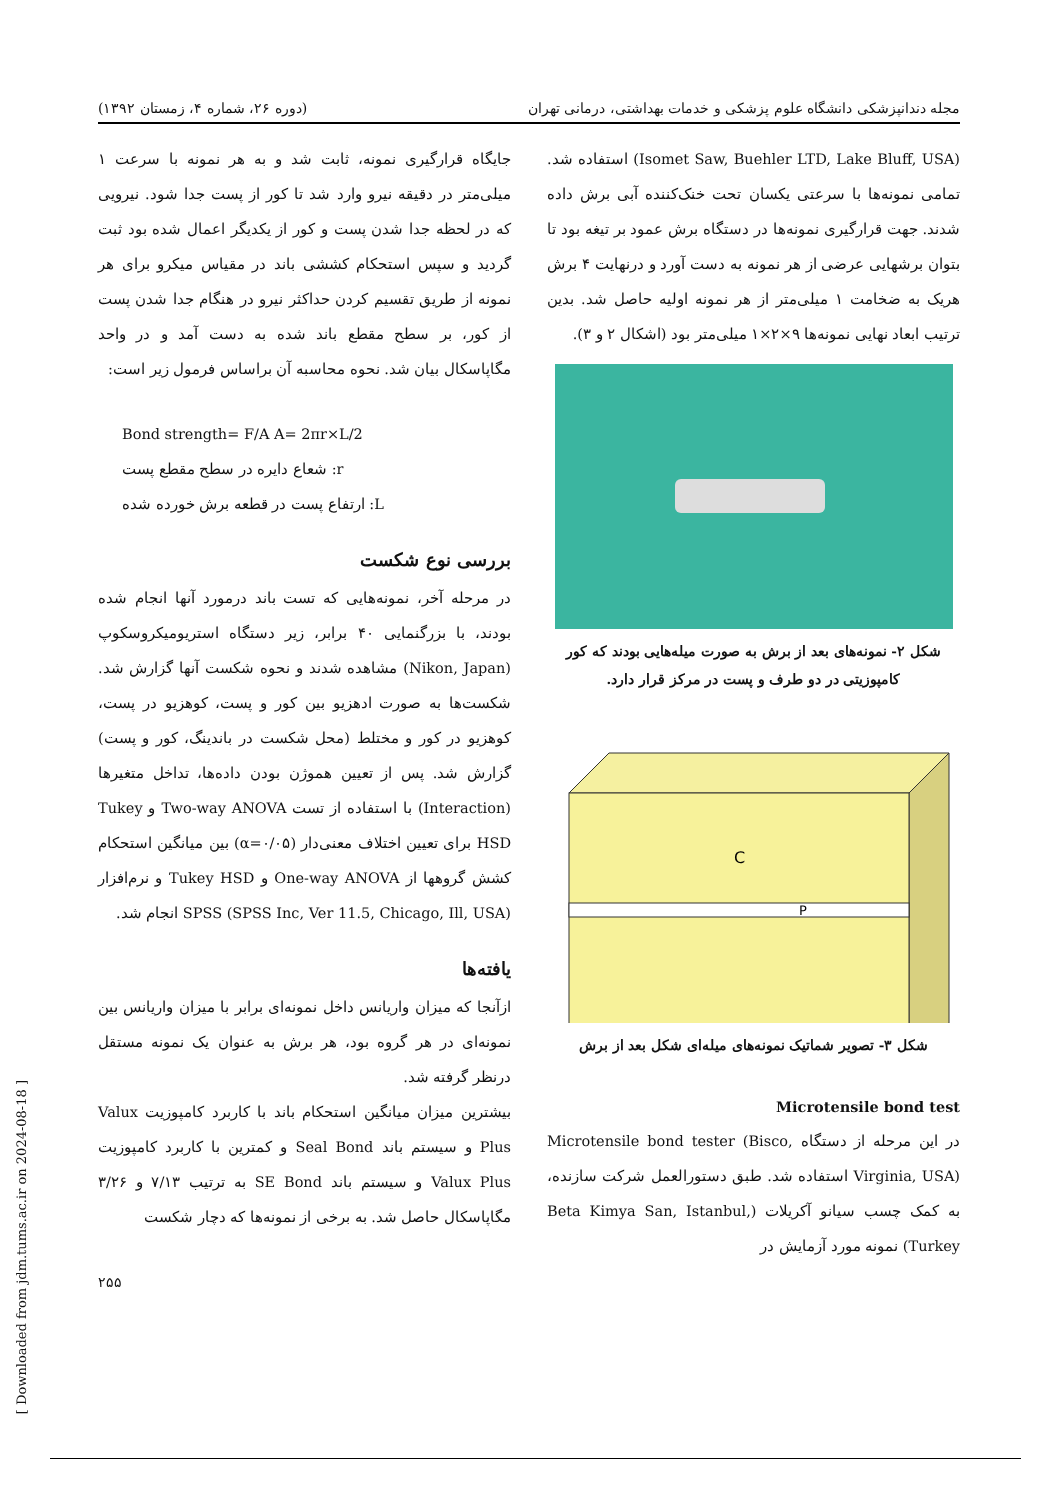مجله دندانپزشکی دانشگاه علوم پزشکی و خدمات بهداشتی، درمانی تهران (دوره ۲۶، شماره ۴، زمستان ۱۳۹۲)
(Isomet Saw, Buehler LTD, Lake Bluff, USA) استفاده شد. تمامی نمونه‌ها با سرعتی یکسان تحت خنک‌کننده آبی برش داده شدند. جهت قرارگیری نمونه‌ها در دستگاه برش عمود بر تیغه بود تا بتوان برشهایی عرضی از هر نمونه به دست آورد و درنهایت ۴ برش هریک به ضخامت ۱ میلی‌متر از هر نمونه اولیه حاصل شد. بدین ترتیب ابعاد نهایی نمونه‌ها ۹×۲×۱ میلی‌متر بود (اشکال ۲ و ۳).
شکل ۲- نمونه‌های بعد از برش به صورت میله‌هایی بودند که کور کامپوزیتی در دو طرف و پست در مرکز قرار دارد.
C
P
شکل ۳- تصویر شماتیک نمونه‌های میله‌ای شکل بعد از برش
Microtensile bond test
در این مرحله از دستگاه Microtensile bond tester (Bisco, Virginia, USA) استفاده شد. طبق دستورالعمل شرکت سازنده، به کمک چسب سیانو آکریلات (Beta Kimya San, Istanbul, Turkey) نمونه مورد آزمایش در
جایگاه قرارگیری نمونه، ثابت شد و به هر نمونه با سرعت ۱ میلی‌متر در دقیقه نیرو وارد شد تا کور از پست جدا شود. نیرویی که در لحظه جدا شدن پست و کور از یکدیگر اعمال شده بود ثبت گردید و سپس استحکام کششی باند در مقیاس میکرو برای هر نمونه از طریق تقسیم کردن حداکثر نیرو در هنگام جدا شدن پست از کور، بر سطح مقطع باند شده به دست آمد و در واحد مگاپاسکال بیان شد. نحوه محاسبه آن براساس فرمول زیر است:
Bond strength= F/A A= 2πr×L/2
r: شعاع دایره در سطح مقطع پست
L: ارتفاع پست در قطعه برش خورده شده
بررسی نوع شکست
در مرحله آخر، نمونه‌هایی که تست باند درمورد آنها انجام شده بودند، با بزرگنمایی ۴۰ برابر، زیر دستگاه استریومیکروسکوپ (Nikon, Japan) مشاهده شدند و نحوه شکست آنها گزارش شد. شکست‌ها به صورت ادهزیو بین کور و پست، کوهزیو در پست، کوهزیو در کور و مختلط (محل شکست در باندینگ، کور و پست) گزارش شد. پس از تعیین هموژن بودن داده‌ها، تداخل متغیرها (Interaction) با استفاده از تست Two-way ANOVA و Tukey HSD برای تعیین اختلاف معنی‌دار (α=۰/۰۵) بین میانگین استحکام کشش گروهها از One-way ANOVA و Tukey HSD و نرم‌افزار SPSS (SPSS Inc, Ver 11.5, Chicago, Ill, USA) انجام شد.
یافته‌ها
ازآنجا که میزان واریانس داخل نمونه‌ای برابر با میزان واریانس بین نمونه‌ای در هر گروه بود، هر برش به عنوان یک نمونه مستقل درنظر گرفته شد.
بیشترین میزان میانگین استحکام باند با کاربرد کامپوزیت Valux Plus و سیستم باند Seal Bond و کمترین با کاربرد کامپوزیت Valux Plus و سیستم باند SE Bond به ترتیب ۷/۱۳ و ۳/۲۶ مگاپاسکال حاصل شد. به برخی از نمونه‌ها که دچار شکست
۲۵۵
[ Downloaded from jdm.tums.ac.ir on 2024-08-18 ]